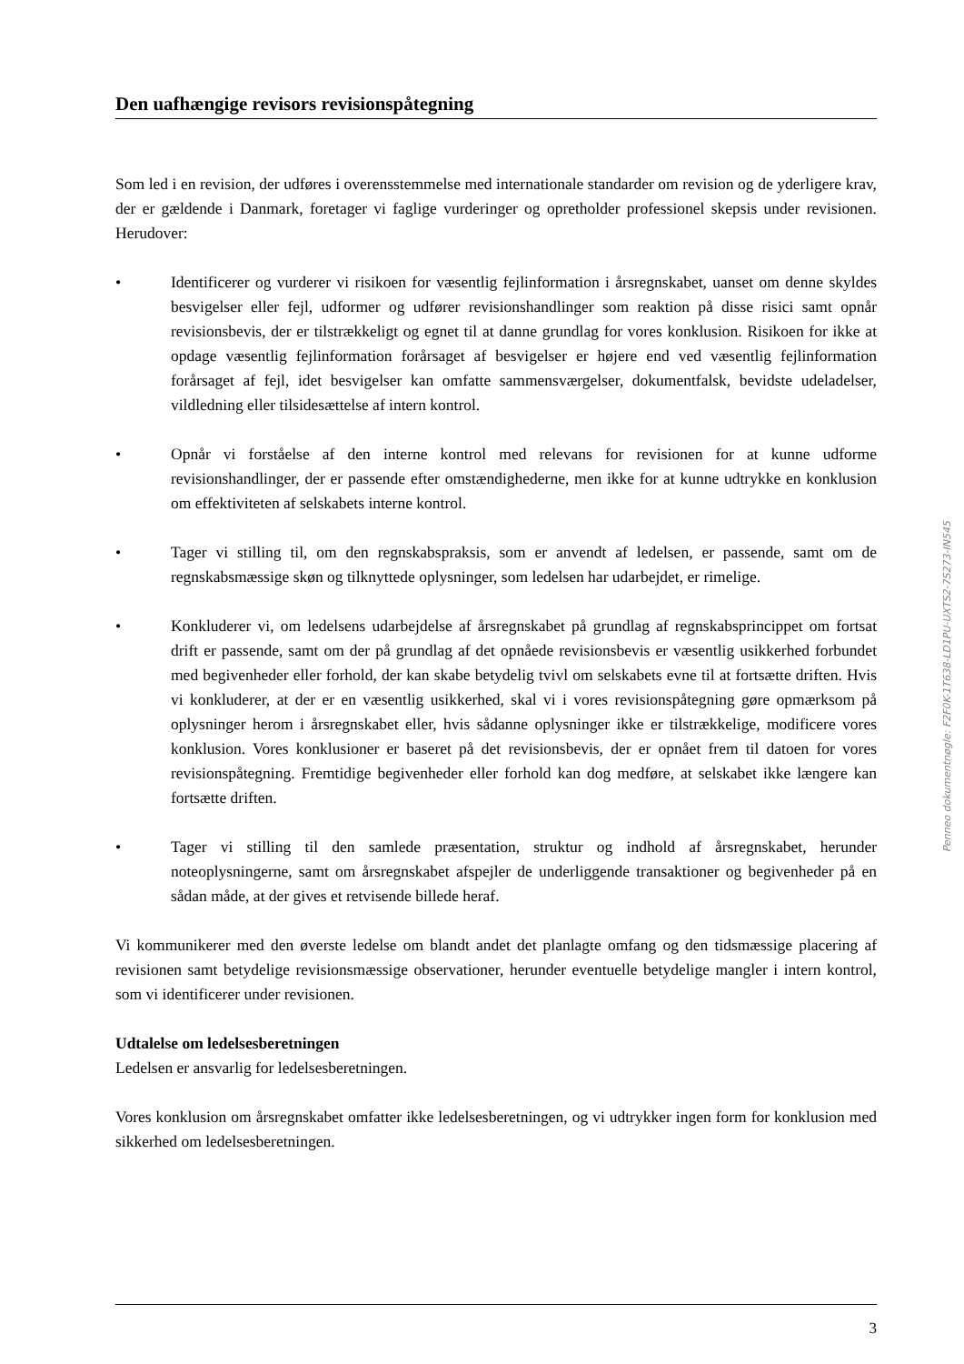Den uafhængige revisors revisionspåtegning
Som led i en revision, der udføres i overensstemmelse med internationale standarder om revision og de yderligere krav, der er gældende i Danmark, foretager vi faglige vurderinger og opretholder professionel skepsis under revisionen. Herudover:
• Identificerer og vurderer vi risikoen for væsentlig fejlinformation i årsregnskabet, uanset om denne skyldes besvigelser eller fejl, udformer og udfører revisionshandlinger som reaktion på disse risici samt opnår revisionsbevis, der er tilstrækkeligt og egnet til at danne grundlag for vores konklusion. Risikoen for ikke at opdage væsentlig fejlinformation forårsaget af besvigelser er højere end ved væsentlig fejlinformation forårsaget af fejl, idet besvigelser kan omfatte sammensværgelser, dokumentfalsk, bevidste udeladelser, vildledning eller tilsidesættelse af intern kontrol.
• Opnår vi forståelse af den interne kontrol med relevans for revisionen for at kunne udforme revisionshandlinger, der er passende efter omstændighederne, men ikke for at kunne udtrykke en konklusion om effektiviteten af selskabets interne kontrol.
• Tager vi stilling til, om den regnskabspraksis, som er anvendt af ledelsen, er passende, samt om de regnskabsmæssige skøn og tilknyttede oplysninger, som ledelsen har udarbejdet, er rimelige.
• Konkluderer vi, om ledelsens udarbejdelse af årsregnskabet på grundlag af regnskabsprincippet om fortsat drift er passende, samt om der på grundlag af det opnåede revisionsbevis er væsentlig usikkerhed forbundet med begivenheder eller forhold, der kan skabe betydelig tvivl om selskabets evne til at fortsætte driften. Hvis vi konkluderer, at der er en væsentlig usikkerhed, skal vi i vores revisionspåtegning gøre opmærksom på oplysninger herom i årsregnskabet eller, hvis sådanne oplysninger ikke er tilstrækkelige, modificere vores konklusion. Vores konklusioner er baseret på det revisionsbevis, der er opnået frem til datoen for vores revisionspåtegning. Fremtidige begivenheder eller forhold kan dog medføre, at selskabet ikke længere kan fortsætte driften.
• Tager vi stilling til den samlede præsentation, struktur og indhold af årsregnskabet, herunder noteoplysningerne, samt om årsregnskabet afspejler de underliggende transaktioner og begivenheder på en sådan måde, at der gives et retvisende billede heraf.
Vi kommunikerer med den øverste ledelse om blandt andet det planlagte omfang og den tidsmæssige placering af revisionen samt betydelige revisionsmæssige observationer, herunder eventuelle betydelige mangler i intern kontrol, som vi identificerer under revisionen.
Udtalelse om ledelsesberetningen
Ledelsen er ansvarlig for ledelsesberetningen.
Vores konklusion om årsregnskabet omfatter ikke ledelsesberetningen, og vi udtrykker ingen form for konklusion med sikkerhed om ledelsesberetningen.
3
Penneo dokumentnøgle: F2F0K-1T638-LD1PU-UXTS2-7S273-IN545